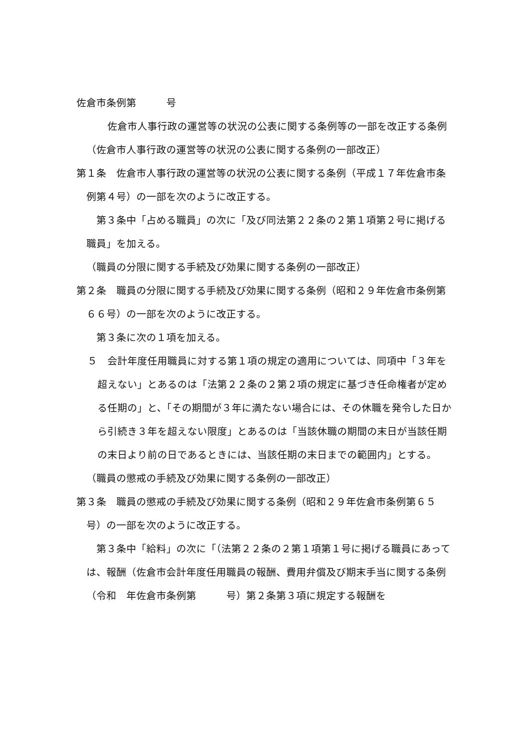佐倉市条例第　　　号
佐倉市人事行政の運営等の状況の公表に関する条例等の一部を改正する条例
（佐倉市人事行政の運営等の状況の公表に関する条例の一部改正）
第１条　佐倉市人事行政の運営等の状況の公表に関する条例（平成１７年佐倉市条例第４号）の一部を次のように改正する。
第３条中「占める職員」の次に「及び同法第２２条の２第１項第２号に掲げる職員」を加える。
（職員の分限に関する手続及び効果に関する条例の一部改正）
第２条　職員の分限に関する手続及び効果に関する条例（昭和２９年佐倉市条例第６６号）の一部を次のように改正する。
第３条に次の１項を加える。
５　会計年度任用職員に対する第１項の規定の適用については、同項中「３年を超えない」とあるのは「法第２２条の２第２項の規定に基づき任命権者が定める任期の」と、「その期間が３年に満たない場合には、その休職を発令した日から引続き３年を超えない限度」とあるのは「当該休職の期間の末日が当該任期の末日より前の日であるときには、当該任期の末日までの範囲内」とする。
（職員の懲戒の手続及び効果に関する条例の一部改正）
第３条　職員の懲戒の手続及び効果に関する条例（昭和２９年佐倉市条例第６５号）の一部を次のように改正する。
第３条中「給料」の次に「（法第２２条の２第１項第１号に掲げる職員にあっては、報酬（佐倉市会計年度任用職員の報酬、費用弁償及び期末手当に関する条例（令和　年佐倉市条例第　　　号）第２条第３項に規定する報酬を